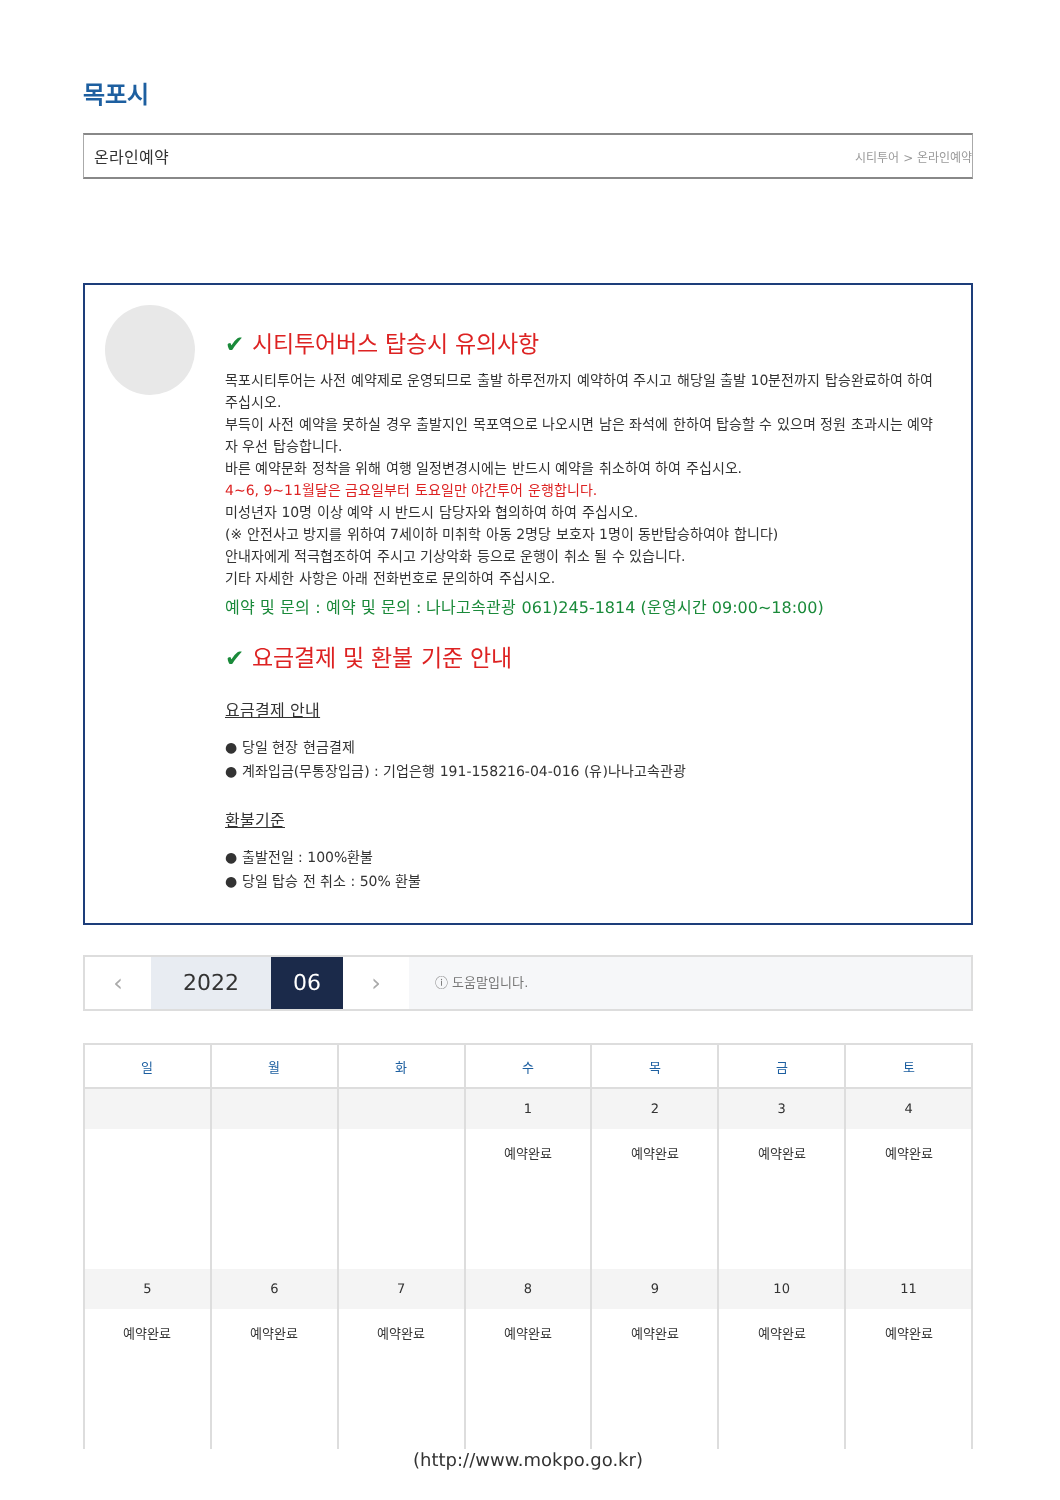목포시
온라인예약 시티투어 > 온라인예약
✔ 시티투어버스 탑승시 유의사항
목포시티투어는 사전 예약제로 운영되므로 출발 하루전까지 예약하여 주시고 해당일 출발 10분전까지 탑승완료하여 하여 주십시오.
부득이 사전 예약을 못하실 경우 출발지인 목포역으로 나오시면 남은 좌석에 한하여 탑승할 수 있으며 정원 초과시는 예약자 우선 탑승합니다.
바른 예약문화 정착을 위해 여행 일정변경시에는 반드시 예약을 취소하여 하여 주십시오.
4~6, 9~11월달은 금요일부터 토요일만 야간투어 운행합니다.
미성년자 10명 이상 예약 시 반드시 담당자와 협의하여 하여 주십시오.
(※ 안전사고 방지를 위하여 7세이하 미취학 아동 2명당 보호자 1명이 동반탑승하여야 합니다)
안내자에게 적극협조하여 주시고 기상악화 등으로 운행이 취소 될 수 있습니다.
기타 자세한 사항은 아래 전화번호로 문의하여 주십시오.
예약 및 문의 : 예약 및 문의 : 나나고속관광 061)245-1814 (운영시간 09:00~18:00)
✔ 요금결제 및 환불 기준 안내
요금결제 안내
● 당일 현장 현금결제
● 계좌입금(무통장입금) : 기업은행 191-158216-04-016 (유)나나고속관광
환불기준
● 출발전일 : 100%환불
● 당일 탑승 전 취소 : 50% 환불
‹ 2022 06 ›
ⓘ 도움말입니다.
| 일 | 월 | 화 | 수 | 목 | 금 | 토 |
| --- | --- | --- | --- | --- | --- | --- |
| | | | 1 예약완료 | 2 예약완료 | 3 예약완료 | 4 예약완료 |
| 5 예약완료 | 6 예약완료 | 7 예약완료 | 8 예약완료 | 9 예약완료 | 10 예약완료 | 11 예약완료 |
(http://www.mokpo.go.kr)